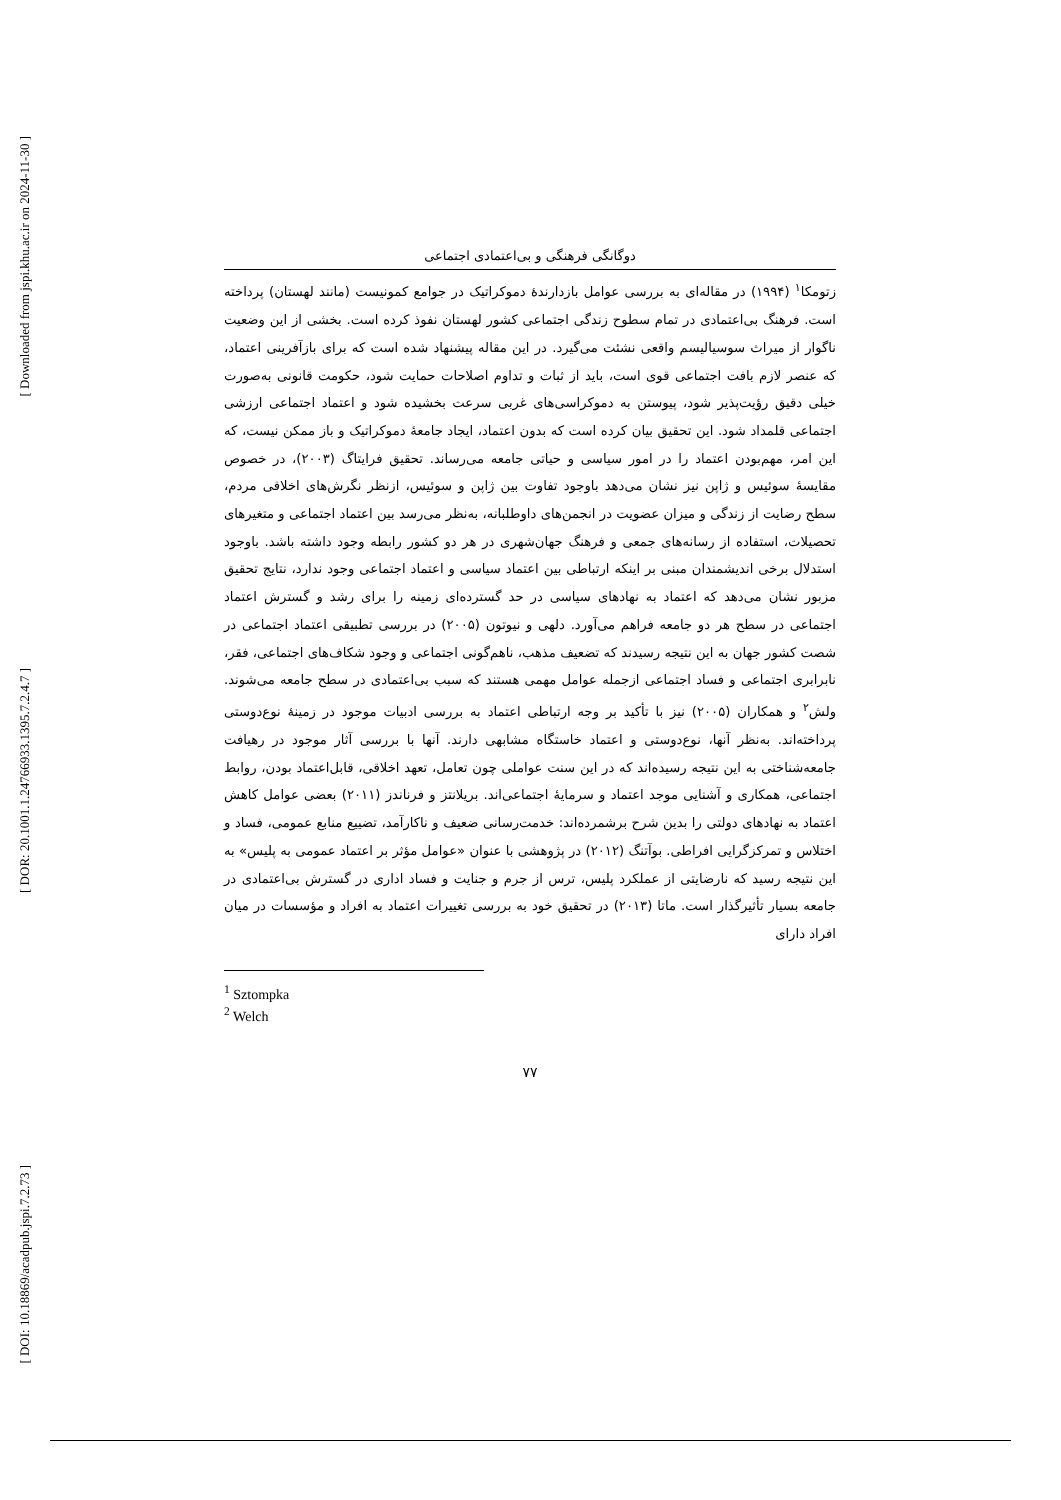[ Downloaded from jspi.khu.ac.ir on 2024-11-30 ]
[ DOR: 20.1001.1.24766933.1395.7.2.4.7 ]
[ DOI: 10.18869/acadpub.jspi.7.2.73 ]
دوگانگی فرهنگی و بی‌اعتمادی اجتماعی
زتومکا<sup>۱</sup> (۱۹۹۴) در مقاله‌ای به بررسی عوامل بازدارندۀ دموکراتیک در جوامع کمونیست (مانند لهستان) پرداخته است. فرهنگ بی‌اعتمادی در تمام سطوح زندگی اجتماعی کشور لهستان نفوذ کرده است. بخشی از این وضعیت ناگوار از میراث سوسیالیسم واقعی نشئت می‌گیرد. در این مقاله پیشنهاد شده است که برای بازآفرینی اعتماد، که عنصر لازم بافت اجتماعی قوی است، باید از ثبات و تداوم اصلاحات حمایت شود، حکومت قانونی به‌صورت خیلی دقیق رؤیت‌پذیر شود، پیوستن به دموکراسی‌های غربی سرعت بخشیده شود و اعتماد اجتماعی ارزشی اجتماعی قلمداد شود. این تحقیق بیان کرده است که بدون اعتماد، ایجاد جامعۀ دموکراتیک و باز ممکن نیست، که این امر، مهم‌بودن اعتماد را در امور سیاسی و حیاتی جامعه می‌رساند. تحقیق فرایتاگ (۲۰۰۳)، در خصوص مقایسۀ سوئیس و ژاپن نیز نشان می‌دهد باوجود تفاوت بین ژاپن و سوئیس، ازنظر نگرش‌های اخلاقی مردم، سطح رضایت از زندگی و میزان عضویت در انجمن‌های داوطلبانه، به‌نظر می‌رسد بین اعتماد اجتماعی و متغیرهای تحصیلات، استفاده از رسانه‌های جمعی و فرهنگ جهان‌شهری در هر دو کشور رابطه وجود داشته باشد. باوجود استدلال برخی اندیشمندان مبنی بر اینکه ارتباطی بین اعتماد سیاسی و اعتماد اجتماعی وجود ندارد، نتایج تحقیق مزبور نشان می‌دهد که اعتماد به نهادهای سیاسی در حد گسترده‌ای زمینه را برای رشد و گسترش اعتماد اجتماعی در سطح هر دو جامعه فراهم می‌آورد. دلهی و نیوتون (۲۰۰۵) در بررسی تطبیقی اعتماد اجتماعی در شصت کشور جهان به این نتیجه رسیدند که تضعیف مذهب، ناهم‌گونی اجتماعی و وجود شکاف‌های اجتماعی، فقر، نابرابری اجتماعی و فساد اجتماعی ازجمله عوامل مهمی هستند که سبب بی‌اعتمادی در سطح جامعه می‌شوند. ولش<sup>۲</sup> و همکاران (۲۰۰۵) نیز با تأکید بر وجه ارتباطی اعتماد به بررسی ادبیات موجود در زمینۀ نوع‌دوستی پرداخته‌اند. به‌نظر آنها، نوع‌دوستی و اعتماد خاستگاه مشابهی دارند. آنها با بررسی آثار موجود در رهیافت جامعه‌شناختی به این نتیجه رسیده‌اند که در این سنت عواملی چون تعامل، تعهد اخلاقی، قابل‌اعتماد بودن، روابط اجتماعی، همکاری و آشنایی موجد اعتماد و سرمایۀ اجتماعی‌اند. بریلانتز و فرناندز (۲۰۱۱) بعضی عوامل کاهش اعتماد به نهادهای دولتی را بدین شرح برشمرده‌اند: خدمت‌رسانی ضعیف و ناکارآمد، تضییع منابع عمومی، فساد و اختلاس و تمرکزگرایی افراطی. بوآتنگ (۲۰۱۲) در پژوهشی با عنوان «عوامل مؤثر بر اعتماد عمومی به پلیس» به این نتیجه رسید که نارضایتی از عملکرد پلیس، ترس از جرم و جنایت و فساد اداری در گسترش بی‌اعتمادی در جامعه بسیار تأثیرگذار است. ماتا (۲۰۱۳) در تحقیق خود به بررسی تغییرات اعتماد به افراد و مؤسسات در میان افراد دارای
<sup>1</sup> Sztompka
<sup>2</sup> Welch
۷۷